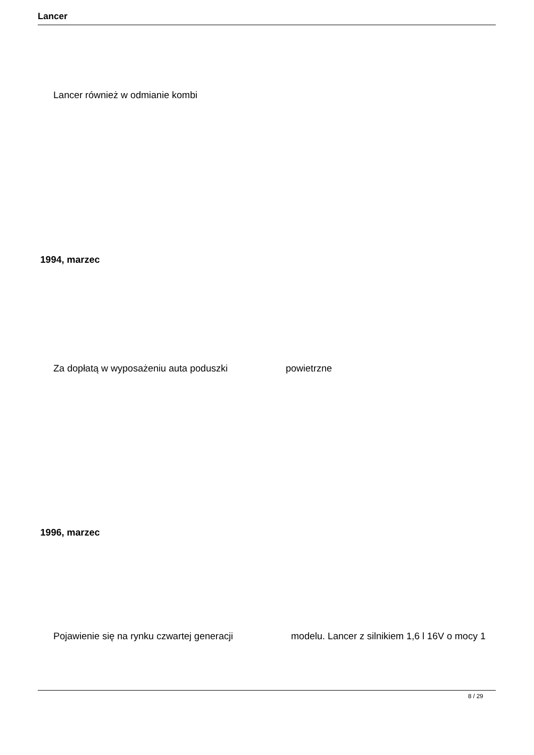Lancer
Lancer również w odmianie kombi
1994, marzec
Za dopłatą w wyposażeniu auta poduszki powietrzne
1996, marzec
Pojawienie się na rynku czwartej generacji modelu. Lancer z silnikiem 1,6 l 16V o mocy 1
8 / 29